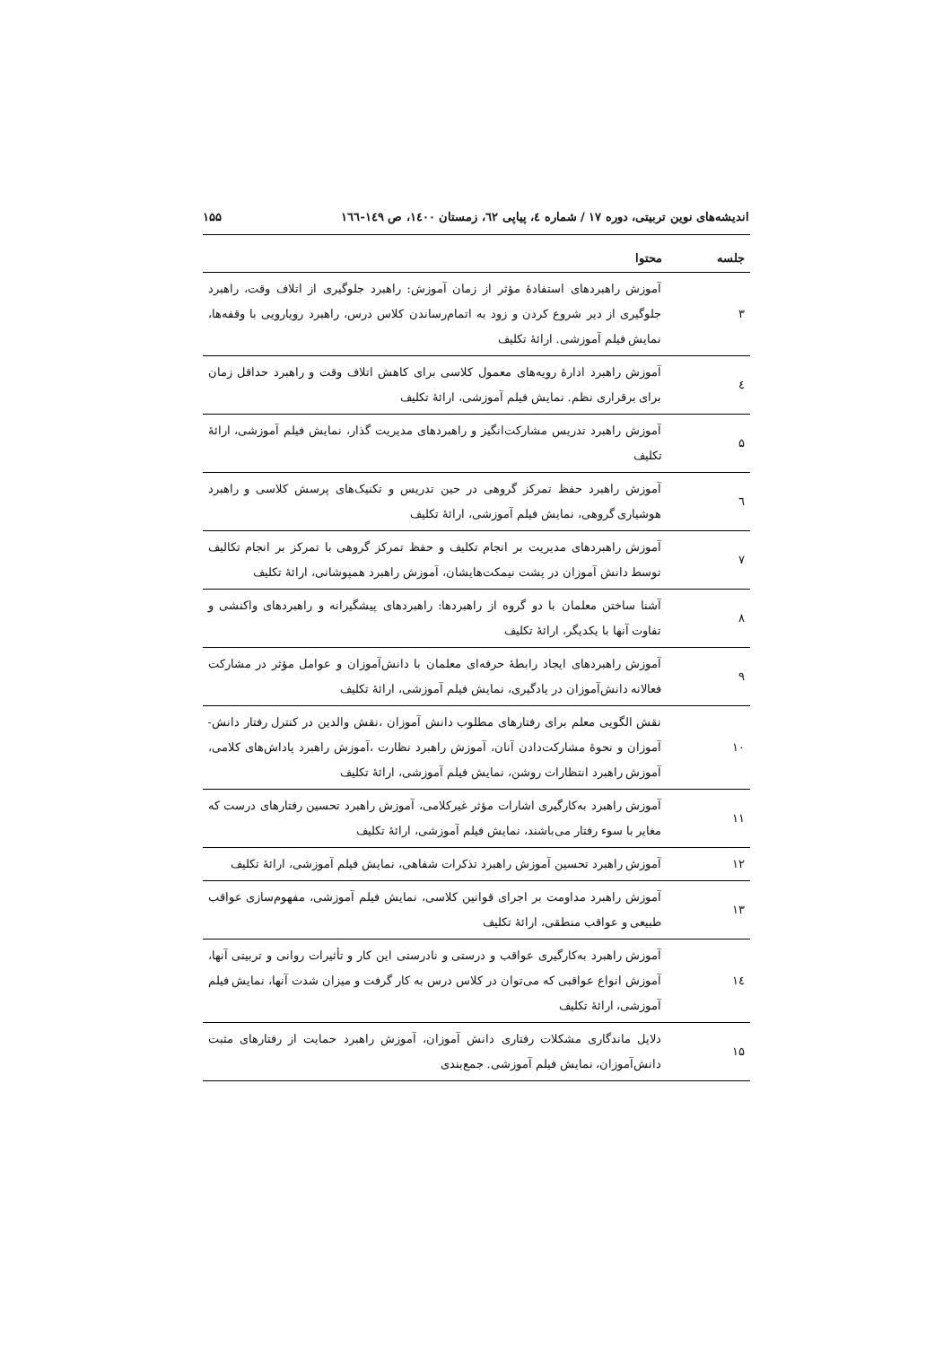اندیشه‌های نوین تربیتی، دوره ۱۷ / شماره ٤، پیاپی ٦٢، زمستان ۱٤۰۰، ص ۱٤۹-۱٦٦ ۱۵۵
| جلسه | محتوا |
| --- | --- |
| ۳ | آموزش راهبردهای استفادهٔ مؤثر از زمان آموزش: راهبرد جلوگیری از اتلاف وقت، راهبرد جلوگیری از دیر شروع کردن و زود به اتمام‌رساندن کلاس درس، راهبرد رویارویی با وقفه‌ها، نمایش فیلم آموزشی. ارائهٔ تکلیف |
| ٤ | آموزش راهبرد ادارهٔ رویه‌های معمول کلاسی برای کاهش اتلاف وقت و راهبرد حداقل زمان برای برقراری نظم. نمایش فیلم آموزشی، ارائهٔ تکلیف |
| ۵ | آموزش راهبرد تدریس مشارکت‌انگیز و راهبردهای مدیریت گذار، نمایش فیلم آموزشی، ارائهٔ تکلیف |
| ٦ | آموزش راهبرد حفظ تمرکز گروهی در حین تدریس و تکنیک‌های پرسش کلاسی و راهبرد هوشیاری گروهی، نمایش فیلم آموزشی، ارائهٔ تکلیف |
| ۷ | آموزش راهبردهای مدیریت بر انجام تکلیف و حفظ تمرکز گروهی با تمرکز بر انجام تکالیف توسط دانش آموزان در پشت نیمکت‌هایشان، آموزش راهبرد همپوشانی، ارائهٔ تکلیف |
| ۸ | آشنا ساختن معلمان با دو گروه از راهبردها: راهبردهای پیشگیرانه و راهبردهای واکنشی و تفاوت آنها با یکدیگر، ارائهٔ تکلیف |
| ۹ | آموزش راهبردهای ایجاد رابطهٔ حرفه‌ای معلمان با دانش‌آموزان و عوامل مؤثر در مشارکت فعالانه دانش‌آموزان در یادگیری، نمایش فیلم آموزشی، ارائهٔ تکلیف |
| ۱۰ | نقش الگویی معلم برای رفتارهای مطلوب دانش آموزان ،نقش والدین در کنترل رفتار دانش-آموزان و نحوهٔ مشارکت‌دادن آنان، آموزش راهبرد نظارت ،آموزش راهبرد پاداش‌های کلامی، آموزش راهبرد انتظارات روشن، نمایش فیلم آموزشی، ارائهٔ تکلیف |
| ۱۱ | آموزش راهبرد به‌کارگیری اشارات مؤثر غیرکلامی، آموزش راهبرد تحسین رفتارهای درست که مغایر با سوء رفتار می‌باشند، نمایش فیلم آموزشی، ارائهٔ تکلیف |
| ۱۲ | آموزش راهبرد تحسین آموزش راهبرد تذکرات شفاهی، نمایش فیلم آموزشی، ارائهٔ تکلیف |
| ۱۳ | آموزش راهبرد مداومت بر اجرای قوانین کلاسی، نمایش فیلم آموزشی، مفهوم‌سازی عواقب طبیعی و عواقب منطقی، ارائهٔ تکلیف |
| ۱٤ | آموزش راهبرد به‌کارگیری عواقب و درستی و نادرستی این کار و تأثیرات روانی و تربیتی آنها، آموزش انواع عواقبی که می‌توان در کلاس درس به کار گرفت و میزان شدت آنها، نمایش فیلم آموزشی، ارائهٔ تکلیف |
| ۱۵ | دلایل ماندگاری مشکلات رفتاری دانش آموزان، آموزش راهبرد حمایت از رفتارهای مثبت دانش‌آموزان، نمایش فیلم آموزشی. جمع‌بندی |